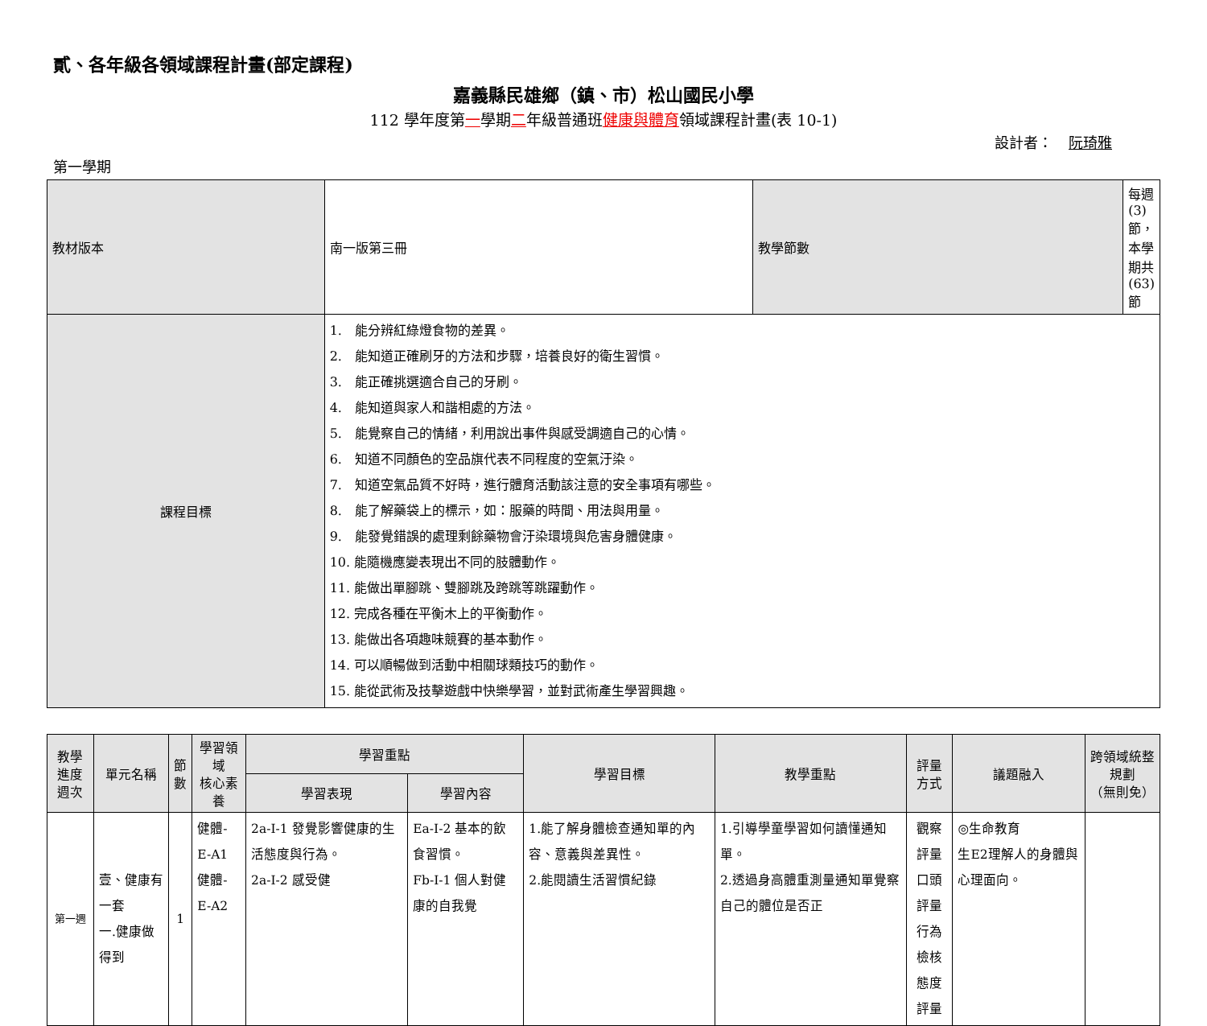貳、各年級各領域課程計畫(部定課程)
嘉義縣民雄鄉（鎮、市）松山國民小學
112 學年度第一學期二年級普通班健康與體育領域課程計畫(表 10-1)
設計者： 阮琦雅
第一學期
| 教材版本 | 南一版第三冊 | 教學節數 | 每週(3)節，本學期共(63)節 |
| 課程目標 | 1. 能分辨紅綠燈食物的差異。 2. 能知道正確刷牙的方法和步驟，培養良好的衛生習慣。 3. 能正確挑選適合自己的牙刷。 4. 能知道與家人和諧相處的方法。 5. 能覺察自己的情緒，利用說出事件與感受調適自己的心情。 6. 知道不同顏色的空品旗代表不同程度的空氣汙染。 7. 知道空氣品質不好時，進行體育活動該注意的安全事項有哪些。 8. 能了解藥袋上的標示，如：服藥的時間、用法與用量。 9. 能發覺錯誤的處理剩餘藥物會汙染環境與危害身體健康。 10. 能隨機應變表現出不同的肢體動作。 11. 能做出單腳跳、雙腳跳及跨跳等跳躍動作。 12. 完成各種在平衡木上的平衡動作。 13. 能做出各項趣味競賽的基本動作。 14. 可以順暢做到活動中相關球類技巧的動作。 15. 能從武術及技擊遊戲中快樂學習，並對武術產生學習興趣。 | | |
| 教學進度 週次 | 單元名稱 | 節 數 | 學習領域 核心素養 | 學習重點 | | 學習目標 | 教學重點 | 評量方式 | 議題融入 | 跨領域統整規劃 （無則免） |
| --- | --- | --- | --- | --- | --- | --- | --- | --- | --- | --- |
| | | | | 學習表現 | 學習內容 | | | | | |
| 第一週 | 壹、健康有一套 一.健康做得到 | 1 | 健體-E-A1 健體-E-A2 | 2a-I-1 發覺影響健康的生活態度與行為。 2a-I-2 感受健 | Ea-I-2 基本的飲食習慣。 Fb-I-1 個人對健康的自我覺 | 1.能了解身體檢查通知單的內容、意義與差異性。 2.能閱讀生活習慣紀錄 | 1.引導學童學習如何讀懂通知單。 2.透過身高體重測量通知單覺察自己的體位是否正 | 觀察評量 口頭評量 行為檢核 態度評量 | ◎生命教育 生E2理解人的身體與心理面向。 | |